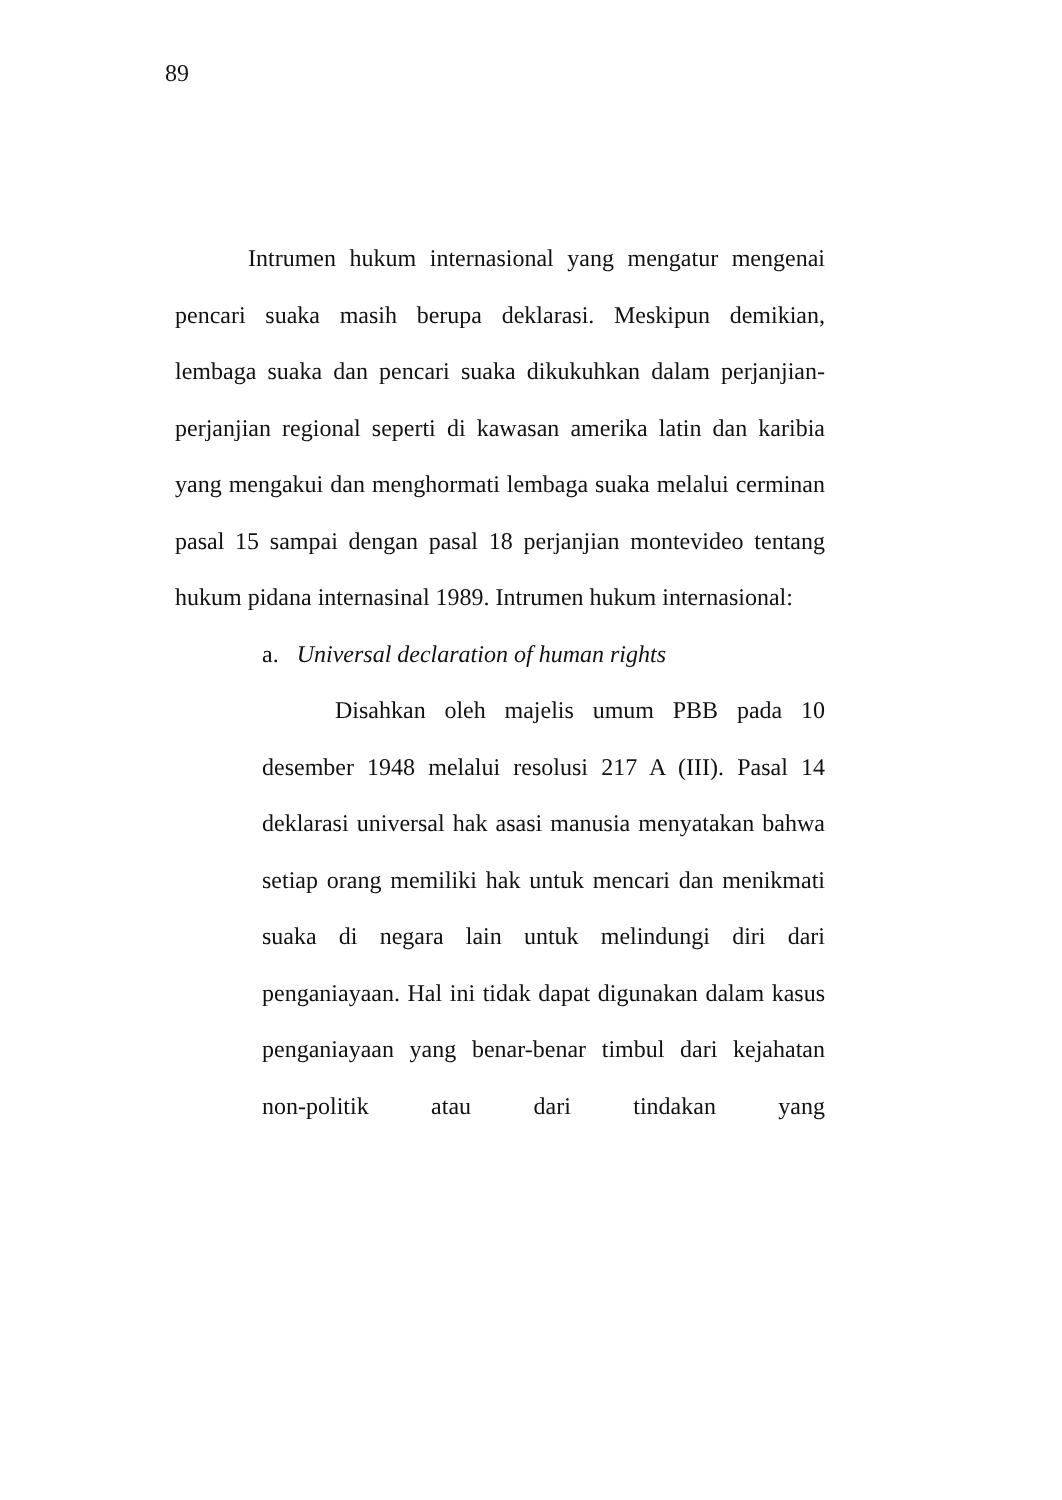89
Intrumen hukum internasional yang mengatur mengenai pencari suaka masih berupa deklarasi. Meskipun demikian, lembaga suaka dan pencari suaka dikukuhkan dalam perjanjian-perjanjian regional seperti di kawasan amerika latin dan karibia yang mengakui dan menghormati lembaga suaka melalui cerminan pasal 15 sampai dengan pasal 18 perjanjian montevideo tentang hukum pidana internasinal 1989. Intrumen hukum internasional:
a. Universal declaration of human rights
Disahkan oleh majelis umum PBB pada 10 desember 1948 melalui resolusi 217 A (III). Pasal 14 deklarasi universal hak asasi manusia menyatakan bahwa setiap orang memiliki hak untuk mencari dan menikmati suaka di negara lain untuk melindungi diri dari penganiayaan. Hal ini tidak dapat digunakan dalam kasus penganiayaan yang benar-benar timbul dari kejahatan non-politik atau dari tindakan yang